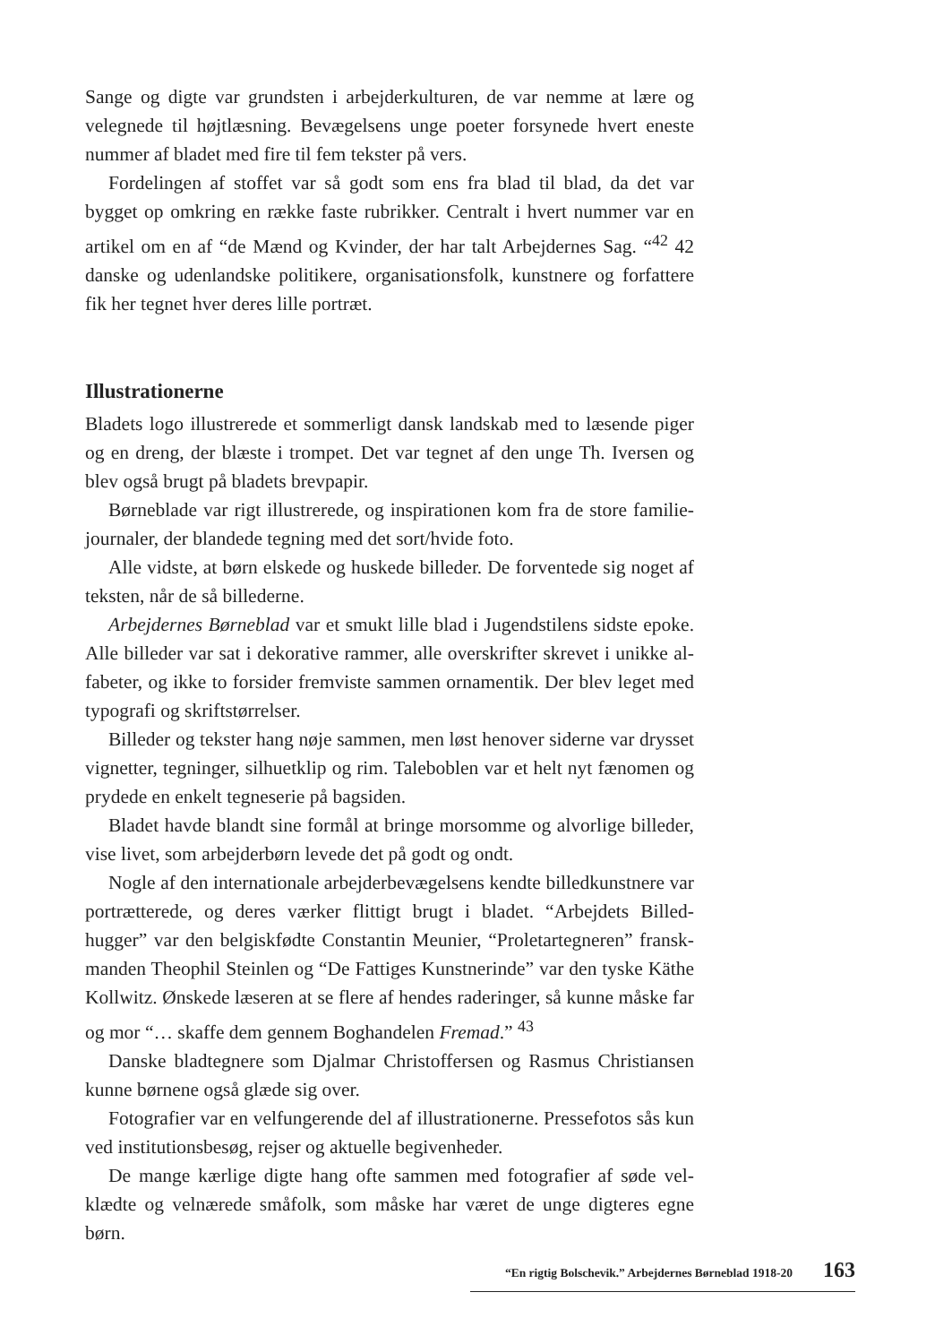Sange og digte var grundsten i arbejderkulturen, de var nemme at lære og velegnede til højtlæsning. Bevægelsens unge poeter forsynede hvert eneste nummer af bladet med fire til fem tekster på vers.
Fordelingen af stoffet var så godt som ens fra blad til blad, da det var bygget op omkring en række faste rubrikker. Centralt i hvert nummer var en artikel om en af “de Mænd og Kvinder, der har talt Arbejdernes Sag. “<sup>42</sup> 42 danske og udenlandske politikere, organisationsfolk, kunstnere og forfattere fik her tegnet hver deres lille portræt.
Illustrationerne
Bladets logo illustrerede et sommerligt dansk landskab med to læsende piger og en dreng, der blæste i trompet. Det var tegnet af den unge Th. Iversen og blev også brugt på bladets brevpapir.
Børneblade var rigt illustrerede, og inspirationen kom fra de store familie-journaler, der blandede tegning med det sort/hvide foto.
Alle vidste, at børn elskede og huskede billeder. De forventede sig noget af teksten, når de så billederne.
Arbejdernes Børneblad var et smukt lille blad i Jugendstilens sidste epoke. Alle billeder var sat i dekorative rammer, alle overskrifter skrevet i unikke al-fabeter, og ikke to forsider fremviste sammen ornamentik. Der blev leget med typografi og skriftstørrelser.
Billeder og tekster hang nøje sammen, men løst henover siderne var drysset vignetter, tegninger, silhuetklip og rim. Taleboblen var et helt nyt fænomen og prydede en enkelt tegneserie på bagsiden.
Bladet havde blandt sine formål at bringe morsomme og alvorlige billeder, vise livet, som arbejderbørn levede det på godt og ondt.
Nogle af den internationale arbejderbevægelsens kendte billedkunstnere var portrætterede, og deres værker flittigt brugt i bladet. “Arbejdets Billed-hugger” var den belgiskfødte Constantin Meunier, “Proletartegneren” fransk-manden Theophil Steinlen og “De Fattiges Kunstnerinde” var den tyske Käthe Kollwitz. Ønskede læseren at se flere af hendes raderinger, så kunne måske far og mor “… skaffe dem gennem Boghandelen Fremad.” <sup>43</sup>
Danske bladtegnere som Djalmar Christoffersen og Rasmus Christiansen kunne børnene også glæde sig over.
Fotografier var en velfungerende del af illustrationerne. Pressefotos sås kun ved institutionsbesøg, rejser og aktuelle begivenheder.
De mange kærlige digte hang ofte sammen med fotografier af søde vel-klædte og velnærede småfolk, som måske har været de unge digteres egne børn.
“En rigtig Bolschevik.” Arbejdernes Børneblad 1918-20 163